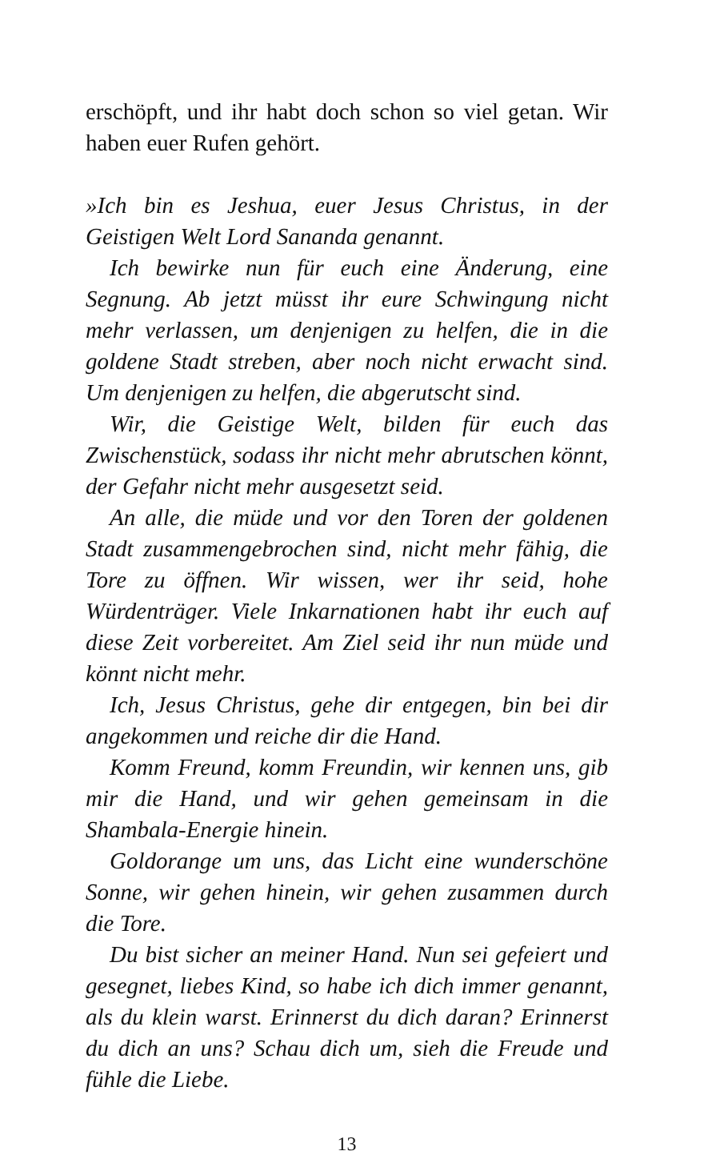erschöpft, und ihr habt doch schon so viel getan. Wir haben euer Rufen gehört.
»Ich bin es Jeshua, euer Jesus Christus, in der Geistigen Welt Lord Sananda genannt.
Ich bewirke nun für euch eine Änderung, eine Segnung. Ab jetzt müsst ihr eure Schwingung nicht mehr verlassen, um denjenigen zu helfen, die in die goldene Stadt streben, aber noch nicht erwacht sind. Um denjenigen zu helfen, die abgerutscht sind.
Wir, die Geistige Welt, bilden für euch das Zwischenstück, sodass ihr nicht mehr abrutschen könnt, der Gefahr nicht mehr ausgesetzt seid.
An alle, die müde und vor den Toren der goldenen Stadt zusammengebrochen sind, nicht mehr fähig, die Tore zu öffnen. Wir wissen, wer ihr seid, hohe Würdenträger. Viele Inkarnationen habt ihr euch auf diese Zeit vorbereitet. Am Ziel seid ihr nun müde und könnt nicht mehr.
Ich, Jesus Christus, gehe dir entgegen, bin bei dir angekommen und reiche dir die Hand.
Komm Freund, komm Freundin, wir kennen uns, gib mir die Hand, und wir gehen gemeinsam in die Shambala-Energie hinein.
Goldorange um uns, das Licht eine wunderschöne Sonne, wir gehen hinein, wir gehen zusammen durch die Tore.
Du bist sicher an meiner Hand. Nun sei gefeiert und gesegnet, liebes Kind, so habe ich dich immer genannt, als du klein warst. Erinnerst du dich daran? Erinnerst du dich an uns? Schau dich um, sieh die Freude und fühle die Liebe.
13